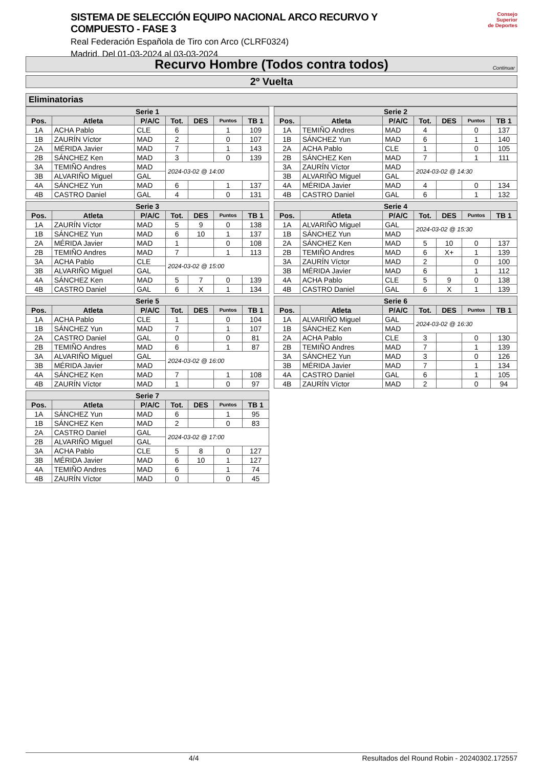SISTEMA DE SELECCIÓN EQUIPO NACIONAL ARCO RECURVO Y COMPUESTO - FASE 3
Real Federación Española de Tiro con Arco (CLRF0324)
Madrid, Del 01-03-2024 al 03-03-2024
Consejo
Superior
de Deportes
Recurvo Hombre (Todos contra todos)
Continuar
2º Vuelta
Eliminatorias
| Serie 1 | | | | | | |
| --- | --- | --- | --- | --- | --- | --- |
| Pos. | Atleta | P/A/C | Tot. | DES | Puntos | TB 1 |
| 1A | ACHA Pablo | CLE | 6 | | 1 | 109 |
| 1B | ZAURÍN Víctor | MAD | 2 | | 0 | 107 |
| 2A | MÉRIDA Javier | MAD | 7 | | 1 | 143 |
| 2B | SÁNCHEZ Ken | MAD | 3 | | 0 | 139 |
| 3A | TEMIÑO Andres | MAD | 2024-03-02 @ 14:00 | | | |
| 3B | ALVARIÑO Miguel | GAL | | | | |
| 4A | SÁNCHEZ Yun | MAD | 6 | | 1 | 137 |
| 4B | CASTRO Daniel | GAL | 4 | | 0 | 131 |
| Serie 2 | | | | | | |
| --- | --- | --- | --- | --- | --- | --- |
| Pos. | Atleta | P/A/C | Tot. | DES | Puntos | TB 1 |
| 1A | TEMIÑO Andres | MAD | 4 | | 0 | 137 |
| 1B | SÁNCHEZ Yun | MAD | 6 | | 1 | 140 |
| 2A | ACHA Pablo | CLE | 1 | | 0 | 105 |
| 2B | SÁNCHEZ Ken | MAD | 7 | | 1 | 111 |
| 3A | ZAURÍN Víctor | MAD | 2024-03-02 @ 14:30 | | | |
| 3B | ALVARIÑO Miguel | GAL | | | | |
| 4A | MÉRIDA Javier | MAD | 4 | | 0 | 134 |
| 4B | CASTRO Daniel | GAL | 6 | | 1 | 132 |
| Serie 3 | | | | | | |
| --- | --- | --- | --- | --- | --- | --- |
| Pos. | Atleta | P/A/C | Tot. | DES | Puntos | TB 1 |
| 1A | ZAURÍN Víctor | MAD | 5 | 9 | 0 | 138 |
| 1B | SÁNCHEZ Yun | MAD | 6 | 10 | 1 | 137 |
| 2A | MÉRIDA Javier | MAD | 1 | | 0 | 108 |
| 2B | TEMIÑO Andres | MAD | 7 | | 1 | 113 |
| 3A | ACHA Pablo | CLE | 2024-03-02 @ 15:00 | | | |
| 3B | ALVARIÑO Miguel | GAL | | | | |
| 4A | SÁNCHEZ Ken | MAD | 5 | 7 | 0 | 139 |
| 4B | CASTRO Daniel | GAL | 6 | X | 1 | 134 |
| Serie 4 | | | | | | |
| --- | --- | --- | --- | --- | --- | --- |
| Pos. | Atleta | P/A/C | Tot. | DES | Puntos | TB 1 |
| 1A | ALVARIÑO Miguel | GAL | 2024-03-02 @ 15:30 | | | |
| 1B | SÁNCHEZ Yun | MAD | | | | |
| 2A | SÁNCHEZ Ken | MAD | 5 | 10 | 0 | 137 |
| 2B | TEMIÑO Andres | MAD | 6 | X+ | 1 | 139 |
| 3A | ZAURÍN Víctor | MAD | 2 | | 0 | 100 |
| 3B | MÉRIDA Javier | MAD | 6 | | 1 | 112 |
| 4A | ACHA Pablo | CLE | 5 | 9 | 0 | 138 |
| 4B | CASTRO Daniel | GAL | 6 | X | 1 | 139 |
| Serie 5 | | | | | | |
| --- | --- | --- | --- | --- | --- | --- |
| Pos. | Atleta | P/A/C | Tot. | DES | Puntos | TB 1 |
| 1A | ACHA Pablo | CLE | 1 | | 0 | 104 |
| 1B | SÁNCHEZ Yun | MAD | 7 | | 1 | 107 |
| 2A | CASTRO Daniel | GAL | 0 | | 0 | 81 |
| 2B | TEMIÑO Andres | MAD | 6 | | 1 | 87 |
| 3A | ALVARIÑO Miguel | GAL | 2024-03-02 @ 16:00 | | | |
| 3B | MÉRIDA Javier | MAD | | | | |
| 4A | SÁNCHEZ Ken | MAD | 7 | | 1 | 108 |
| 4B | ZAURÍN Víctor | MAD | 1 | | 0 | 97 |
| Serie 6 | | | | | | |
| --- | --- | --- | --- | --- | --- | --- |
| Pos. | Atleta | P/A/C | Tot. | DES | Puntos | TB 1 |
| 1A | ALVARIÑO Miguel | GAL | 2024-03-02 @ 16:30 | | | |
| 1B | SÁNCHEZ Ken | MAD | | | | |
| 2A | ACHA Pablo | CLE | 3 | | 0 | 130 |
| 2B | TEMIÑO Andres | MAD | 7 | | 1 | 139 |
| 3A | SÁNCHEZ Yun | MAD | 3 | | 0 | 126 |
| 3B | MÉRIDA Javier | MAD | 7 | | 1 | 134 |
| 4A | CASTRO Daniel | GAL | 6 | | 1 | 105 |
| 4B | ZAURÍN Víctor | MAD | 2 | | 0 | 94 |
| Serie 7 | | | | | | |
| --- | --- | --- | --- | --- | --- | --- |
| Pos. | Atleta | P/A/C | Tot. | DES | Puntos | TB 1 |
| 1A | SÁNCHEZ Yun | MAD | 6 | | 1 | 95 |
| 1B | SÁNCHEZ Ken | MAD | 2 | | 0 | 83 |
| 2A | CASTRO Daniel | GAL | 2024-03-02 @ 17:00 | | | |
| 2B | ALVARIÑO Miguel | GAL | | | | |
| 3A | ACHA Pablo | CLE | 5 | 8 | 0 | 127 |
| 3B | MÉRIDA Javier | MAD | 6 | 10 | 1 | 127 |
| 4A | TEMIÑO Andres | MAD | 6 | | 1 | 74 |
| 4B | ZAURÍN Víctor | MAD | 0 | | 0 | 45 |
4/4 Resultados del Round Robin - 20240302.172557